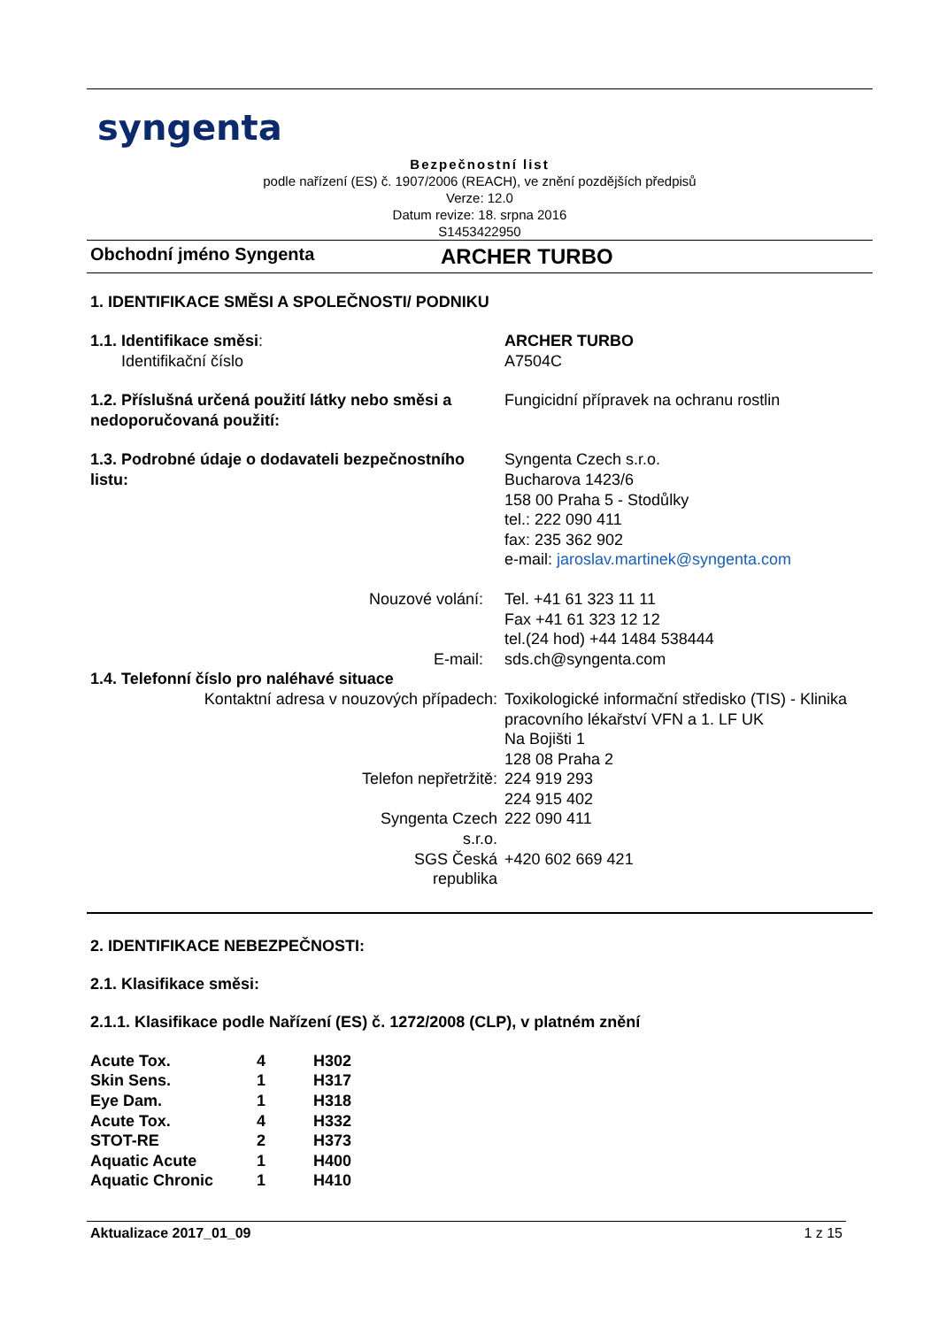syngenta
Bezpečnostní list
podle nařízení (ES) č. 1907/2006 (REACH), ve znění pozdějších předpisů
Verze: 12.0
Datum revize: 18. srpna 2016
S1453422950
Obchodní jméno Syngenta ARCHER TURBO
1. IDENTIFIKACE SMĚSI A SPOLEČNOSTI/ PODNIKU
| 1.1. Identifikace směsi : Identifikační číslo | ARCHER TURBO A7504C |
| 1.2. Příslušná určená použití látky nebo směsi a nedoporučovaná použití: | Fungicidní přípravek na ochranu rostlin |
| 1.3. Podrobné údaje o dodavateli bezpečnostního listu: | Syngenta Czech s.r.o. Bucharova 1423/6 158 00 Praha 5 - Stodůlky tel.: 222 090 411 fax: 235 362 902 e-mail: jaroslav.martinek@syngenta.com |
| Nouzové volání: | Tel. +41 61 323 11 11 Fax +41 61 323 12 12 tel.(24 hod) +44 1484 538444 |
| E-mail: | sds.ch@syngenta.com |
| 1.4. Telefonní číslo pro naléhavé situace | |
| Kontaktní adresa v nouzových případech: | Toxikologické informační středisko (TIS) - Klinika pracovního lékařství VFN a 1. LF UK Na Bojišti 1 128 08 Praha 2 |
| Telefon nepřetržitě: | 224 919 293 224 915 402 |
| Syngenta Czech s.r.o. | 222 090 411 |
| SGS Česká republika | +420 602 669 421 |
2. IDENTIFIKACE NEBEZPEČNOSTI:
2.1. Klasifikace směsi:
2.1.1. Klasifikace podle Nařízení (ES) č. 1272/2008 (CLP), v platném znění
| Acute Tox. | 4 | H302 |
| Skin Sens. | 1 | H317 |
| Eye Dam. | 1 | H318 |
| Acute Tox. | 4 | H332 |
| STOT-RE | 2 | H373 |
| Aquatic Acute | 1 | H400 |
| Aquatic Chronic | 1 | H410 |
Aktualizace 2017_01_09 1 z 15